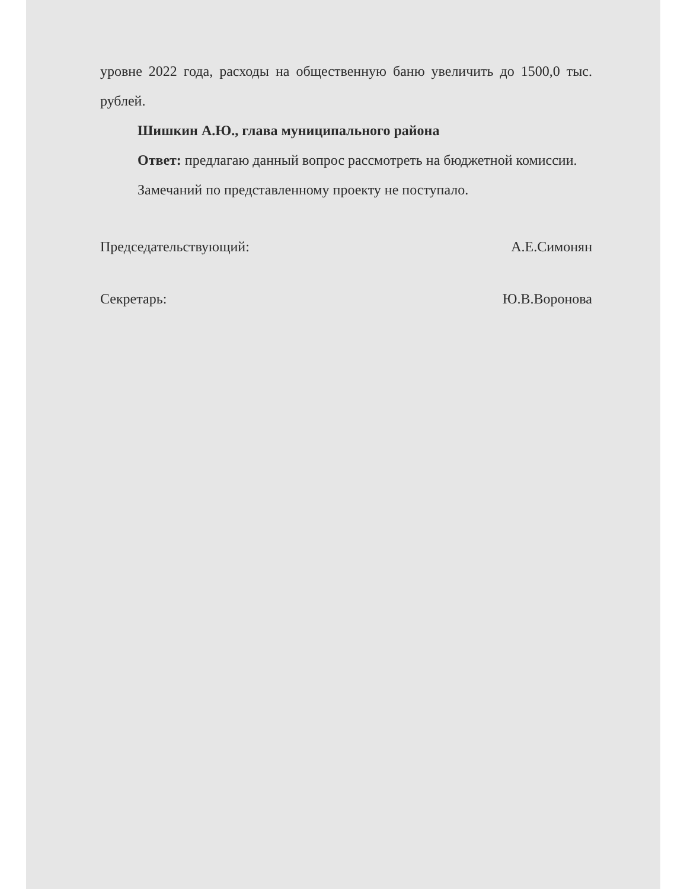уровне 2022 года, расходы на общественную баню увеличить до 1500,0 тыс. рублей.
Шишкин А.Ю., глава муниципального района
Ответ: предлагаю данный вопрос рассмотреть на бюджетной комиссии.
Замечаний по представленному проекту не поступало.
Председательствующий: А.Е.Симонян
Секретарь: Ю.В.Воронова